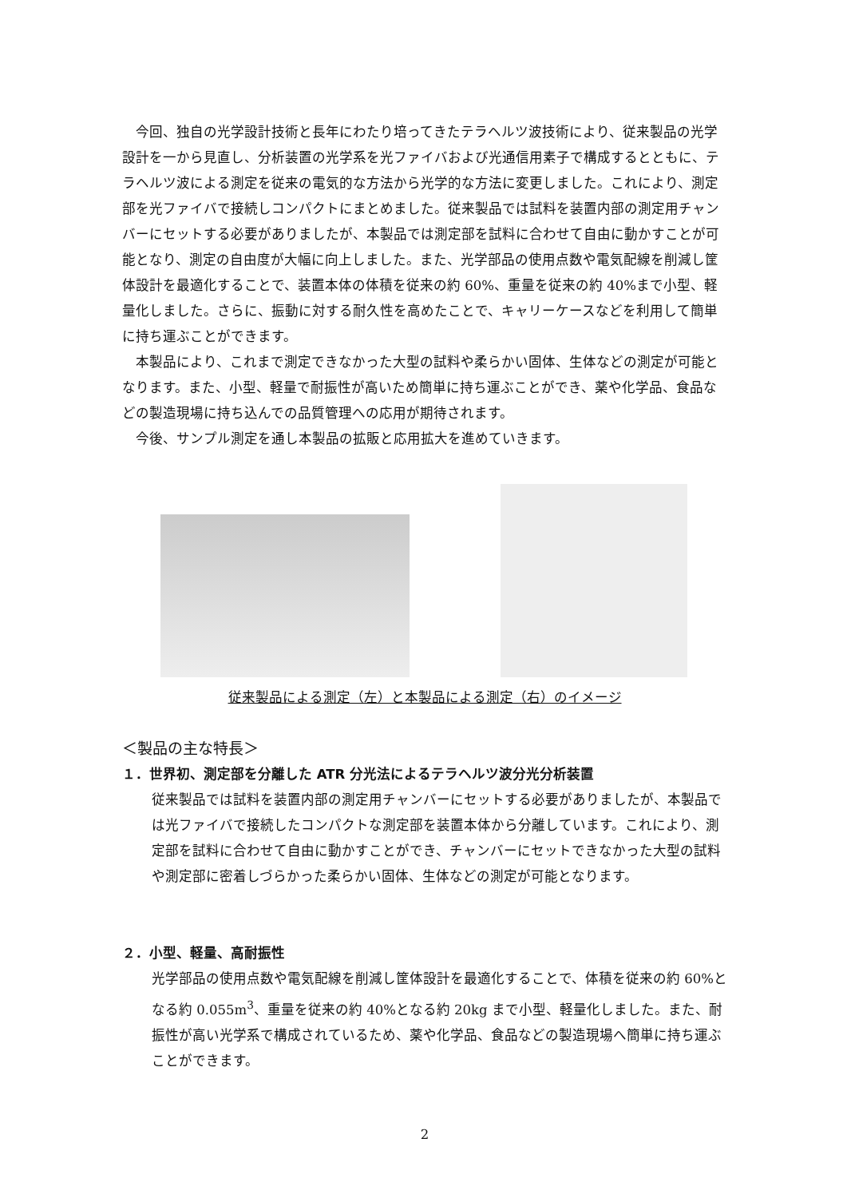今回、独自の光学設計技術と長年にわたり培ってきたテラヘルツ波技術により、従来製品の光学設計を一から見直し、分析装置の光学系を光ファイバおよび光通信用素子で構成するとともに、テラヘルツ波による測定を従来の電気的な方法から光学的な方法に変更しました。これにより、測定部を光ファイバで接続しコンパクトにまとめました。従来製品では試料を装置内部の測定用チャンバーにセットする必要がありましたが、本製品では測定部を試料に合わせて自由に動かすことが可能となり、測定の自由度が大幅に向上しました。また、光学部品の使用点数や電気配線を削減し筐体設計を最適化することで、装置本体の体積を従来の約 60%、重量を従来の約 40%まで小型、軽量化しました。さらに、振動に対する耐久性を高めたことで、キャリーケースなどを利用して簡単に持ち運ぶことができます。
本製品により、これまで測定できなかった大型の試料や柔らかい固体、生体などの測定が可能となります。また、小型、軽量で耐振性が高いため簡単に持ち運ぶことができ、薬や化学品、食品などの製造現場に持ち込んでの品質管理への応用が期待されます。
今後、サンプル測定を通し本製品の拡販と応用拡大を進めていきます。
従来製品による測定（左）と本製品による測定（右）のイメージ
＜製品の主な特長＞
１．世界初、測定部を分離した ATR 分光法によるテラヘルツ波分光分析装置
従来製品では試料を装置内部の測定用チャンバーにセットする必要がありましたが、本製品では光ファイバで接続したコンパクトな測定部を装置本体から分離しています。これにより、測定部を試料に合わせて自由に動かすことができ、チャンバーにセットできなかった大型の試料や測定部に密着しづらかった柔らかい固体、生体などの測定が可能となります。
２．小型、軽量、高耐振性
光学部品の使用点数や電気配線を削減し筐体設計を最適化することで、体積を従来の約 60%となる約 0.055m<sup>3</sup>、重量を従来の約 40%となる約 20kg まで小型、軽量化しました。また、耐振性が高い光学系で構成されているため、薬や化学品、食品などの製造現場へ簡単に持ち運ぶことができます。
2